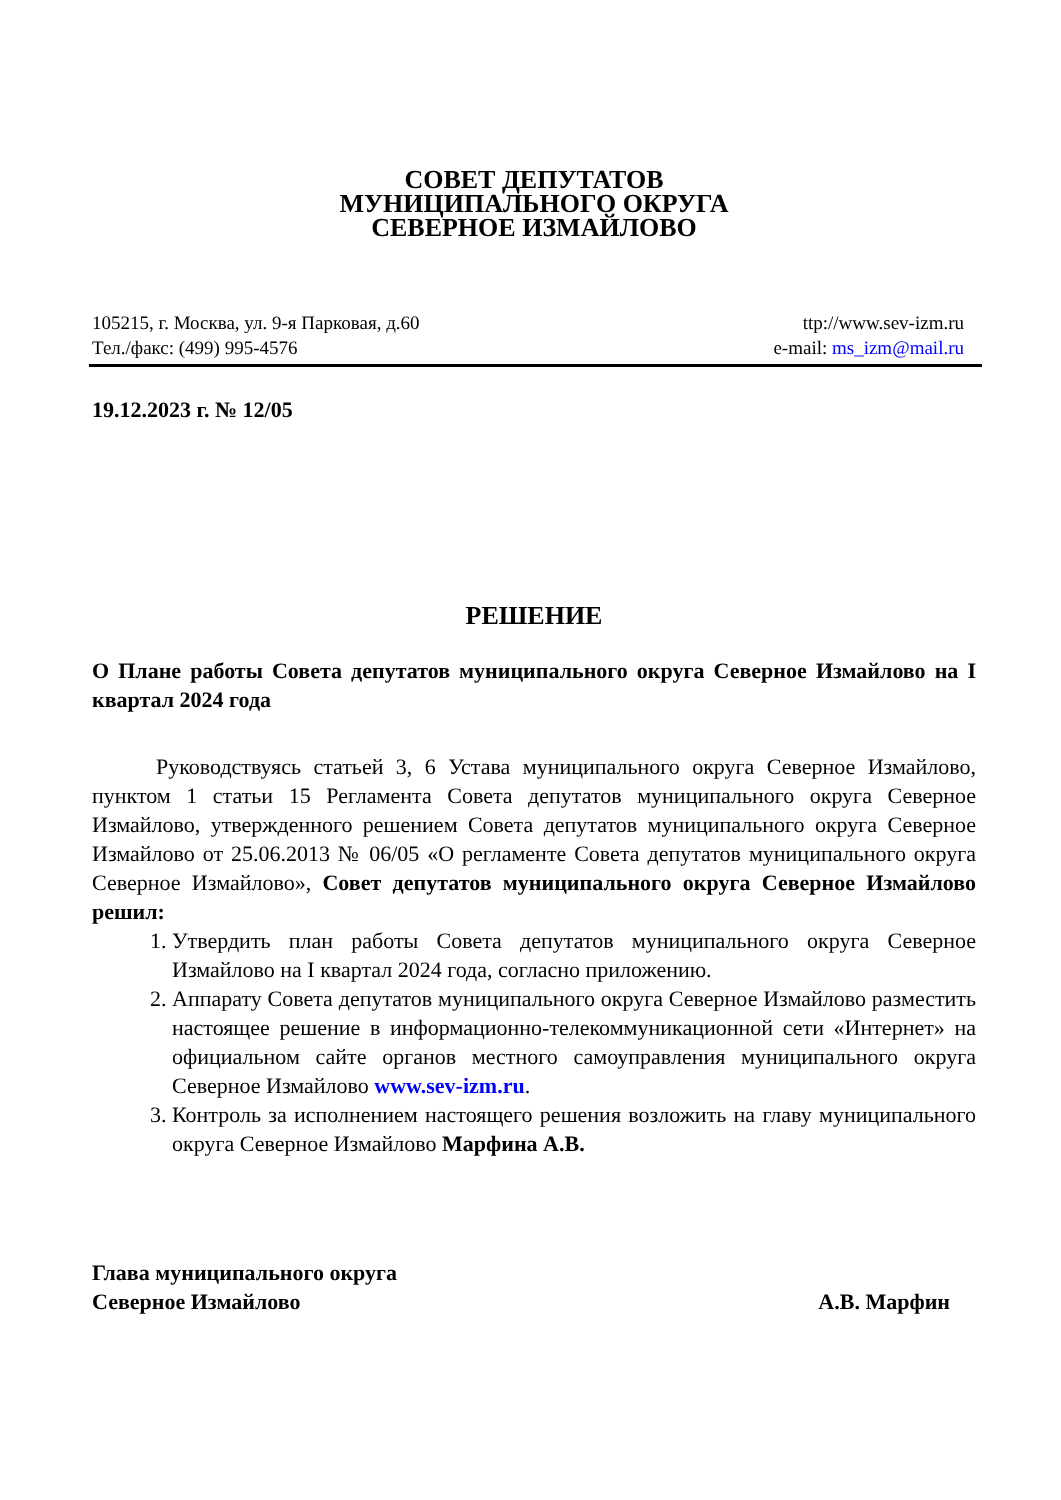СОВЕТ ДЕПУТАТОВ
МУНИЦИПАЛЬНОГО ОКРУГА
СЕВЕРНОЕ ИЗМАЙЛОВО
105215, г. Москва, ул. 9-я Парковая, д.60
Тел./факс: (499) 995-4576
ttp://www.sev-izm.ru
e-mail: ms_izm@mail.ru
19.12.2023 г. № 12/05
РЕШЕНИЕ
О Плане работы Совета депутатов муниципального округа Северное Измайлово на I квартал 2024 года
Руководствуясь статьей 3, 6 Устава муниципального округа Северное Измайлово, пунктом 1 статьи 15 Регламента Совета депутатов муниципального округа Северное Измайлово, утвержденного решением Совета депутатов муниципального округа Северное Измайлово от 25.06.2013 № 06/05 «О регламенте Совета депутатов муниципального округа Северное Измайлово», Совет депутатов муниципального округа Северное Измайлово решил:
1. Утвердить план работы Совета депутатов муниципального округа Северное Измайлово на I квартал 2024 года, согласно приложению.
2. Аппарату Совета депутатов муниципального округа Северное Измайлово разместить настоящее решение в информационно-телекоммуникационной сети «Интернет» на официальном сайте органов местного самоуправления муниципального округа Северное Измайлово www.sev-izm.ru.
3. Контроль за исполнением настоящего решения возложить на главу муниципального округа Северное Измайлово Марфина А.В.
Глава муниципального округа
Северное Измайлово А.В. Марфин